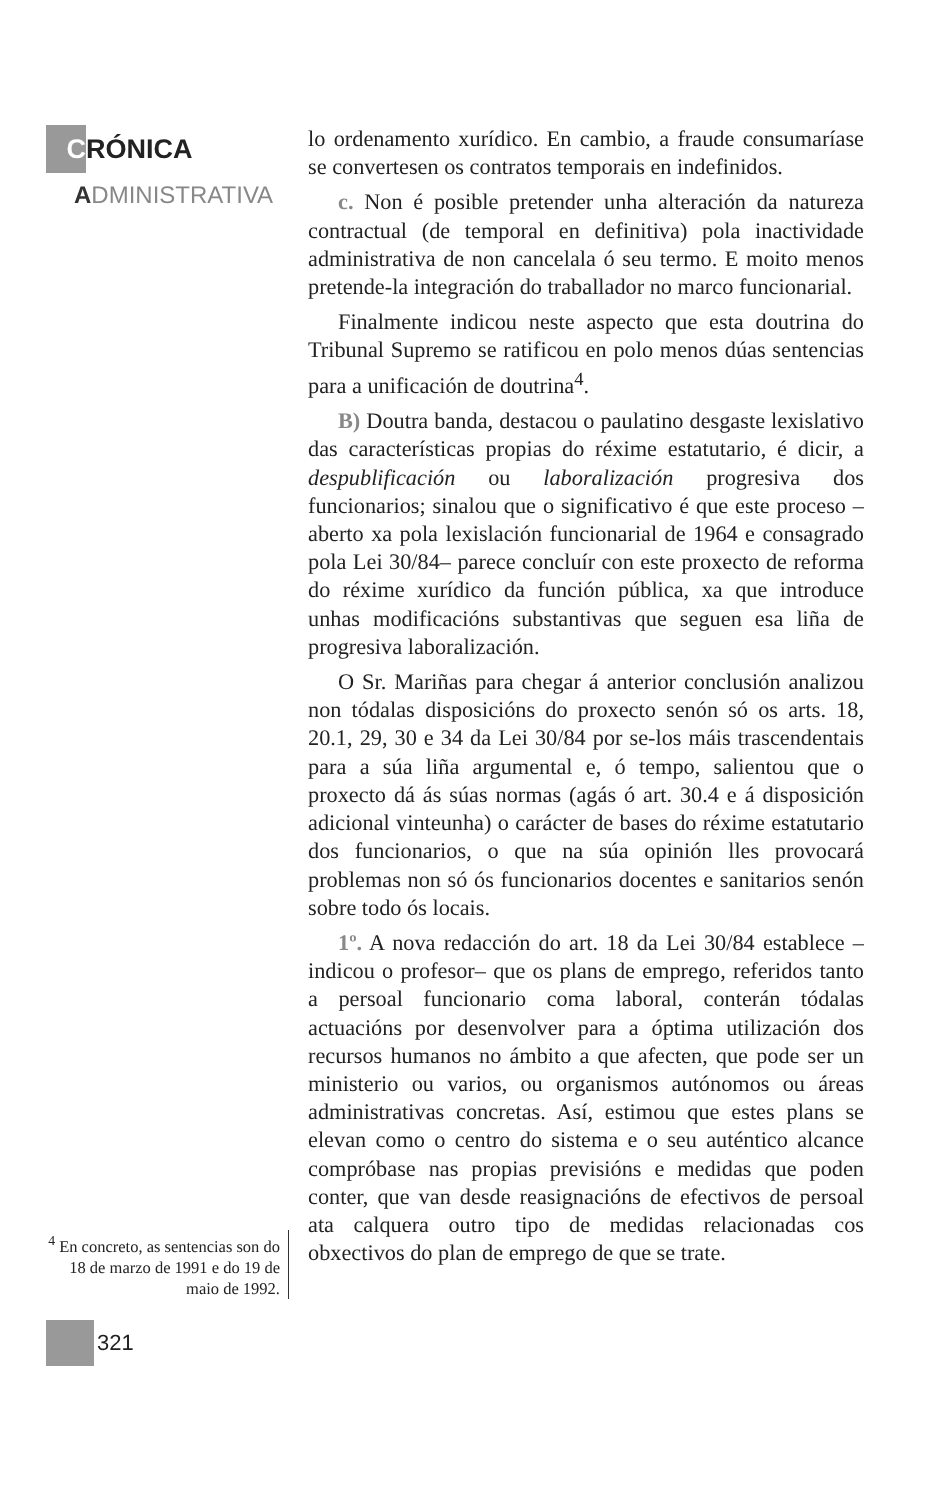C RÓNICA
ADMINISTRATIVA
lo ordenamento xurídico. En cambio, a fraude consumaríase se convertesen os contratos temporais en indefinidos.
c. Non é posible pretender unha alteración da natureza contractual (de temporal en definitiva) pola inactividade administrativa de non cancelala ó seu termo. E moito menos pretende-la integración do traballador no marco funcionarial.
Finalmente indicou neste aspecto que esta doutrina do Tribunal Supremo se ratificou en polo menos dúas sentencias para a unificación de doutrina<sup>4</sup>.
B) Doutra banda, destacou o paulatino desgaste lexislativo das características propias do réxime estatutario, é dicir, a despublificación ou laboralización progresiva dos funcionarios; sinalou que o significativo é que este proceso –aberto xa pola lexislación funcionarial de 1964 e consagrado pola Lei 30/84– parece concluír con este proxecto de reforma do réxime xurídico da función pública, xa que introduce unhas modificacións substantivas que seguen esa liña de progresiva laboralización.
O Sr. Mariñas para chegar á anterior conclusión analizou non tódalas disposicións do proxecto senón só os arts. 18, 20.1, 29, 30 e 34 da Lei 30/84 por se-los máis trascendentais para a súa liña argumental e, ó tempo, salientou que o proxecto dá ás súas normas (agás ó art. 30.4 e á disposición adicional vinteunha) o carácter de bases do réxime estatutario dos funcionarios, o que na súa opinión lles provocará problemas non só ós funcionarios docentes e sanitarios senón sobre todo ós locais.
1º. A nova redacción do art. 18 da Lei 30/84 establece –indicou o profesor– que os plans de emprego, referidos tanto a persoal funcionario coma laboral, conterán tódalas actuacións por desenvolver para a óptima utilización dos recursos humanos no ámbito a que afecten, que pode ser un ministerio ou varios, ou organismos autónomos ou áreas administrativas concretas. Así, estimou que estes plans se elevan como o centro do sistema e o seu auténtico alcance compróbase nas propias previsións e medidas que poden conter, que van desde reasignacións de efectivos de persoal ata calquera outro tipo de medidas relacionadas cos obxectivos do plan de emprego de que se trate.
<sup>4</sup> En concreto, as sentencias son do 18 de marzo de 1991 e do 19 de maio de 1992.
321